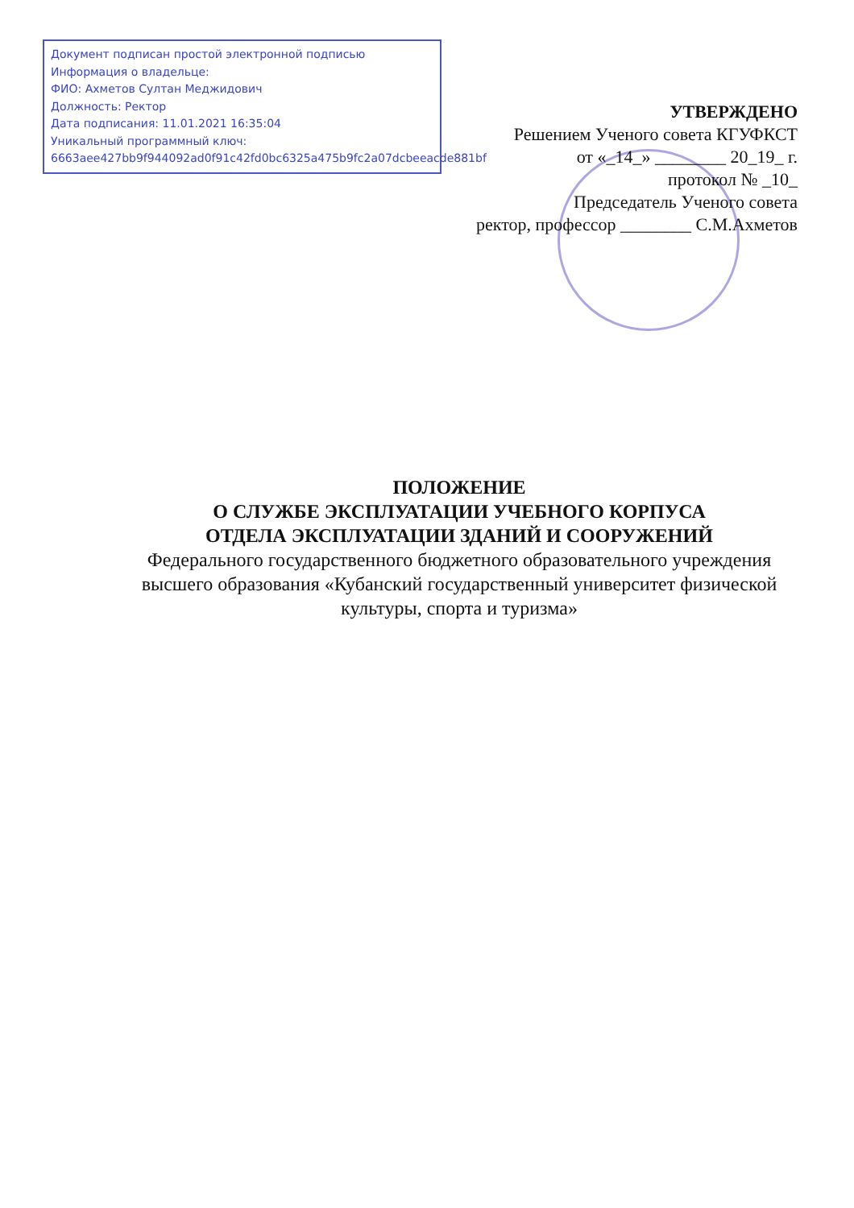Документ подписан простой электронной подписью
Информация о владельце:
ФИО: Ахметов Султан Меджидович
Должность: Ректор
Дата подписания: 11.01.2021 16:35:04
Уникальный программный ключ:
6663aee427bb9f944092ad0f91c42fd0bc6325a475b9fc2a07dcbeeacde881bf
УТВЕРЖДЕНО
Решением Ученого совета КГУФКСТ
от «_14_» ________ 20_19_ г.
протокол № _10_
Председатель Ученого совета
ректор, профессор ________ С.М.Ахметов
ПОЛОЖЕНИЕ
О СЛУЖБЕ ЭКСПЛУАТАЦИИ УЧЕБНОГО КОРПУСА
ОТДЕЛА ЭКСПЛУАТАЦИИ ЗДАНИЙ И СООРУЖЕНИЙ
Федерального государственного бюджетного образовательного учреждения высшего образования «Кубанский государственный университет физической культуры, спорта и туризма»